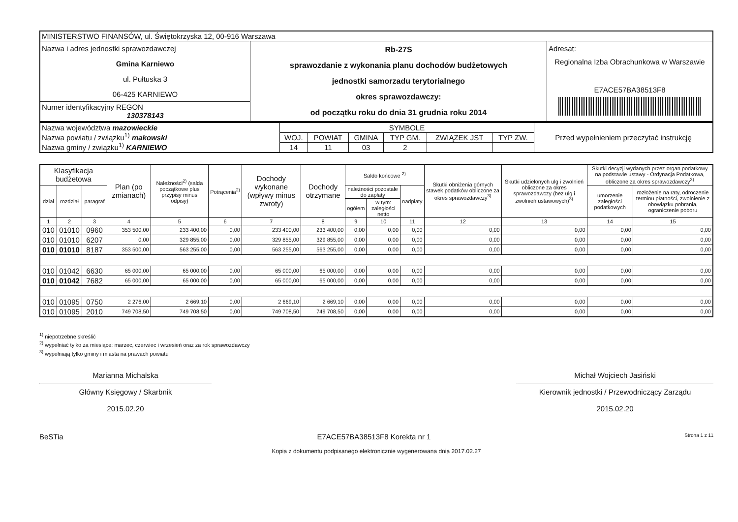| MINISTERSTWO FINANSÓW, ul. Świętokrzyska 12, 00-916 Warszawa | | |
| Nazwa i adres jednostki sprawozdawczej Gmina Karniewo ul. Pułtuska 3 06-425 KARNIEWO | Rb-27S sprawozdanie z wykonania planu dochodów budżetowych jednostki samorzadu terytorialnego okres sprawozdawczy: od początku roku do dnia 31 grudnia roku 2014 | Adresat: Regionalna Izba Obrachunkowa w Warszawie E7ACE57BA38513F8 |
| Numer identyfikacyjny REGON 130378143 | | |
| Nazwa województwa mazowieckie Nazwa powiatu / związku<sup>1)</sup> makowski Nazwa gminy / związku<sup>1)</sup> KARNIEWO | SYMBOLE | | | | | | Przed wypełnieniem przeczytać instrukcję |
| | WOJ. | POWIAT | GMINA | TYP GM. | ZWIĄZEK JST | TYP ZW. | |
| | 14 | 11 | 03 | 2 | | | |
| Klasyfikacja budżetowa | | | Plan (po zmianach) | Należności<sup>2)</sup> (salda początkowe plus przypisy minus odpisy) | Potrącenia<sup>2)</sup> | Dochody wykonane (wpływy minus zwroty) | Dochody otrzymane | Saldo końcowe <sup>2)</sup> | | | Skutki obniżenia górnych stawek podatków obliczone za okres sprawozdawczy<sup>3)</sup> | Skutki udzielonych ulg i zwolnień obliczone za okres sprawozdawczy (bez ulg i zwolnień ustawowych)<sup>3)</sup> | Skutki decyzji wydanych przez organ podatkowy na podstawie ustawy - Ordynacja Podatkowa, obliczone za okres sprawozdawczy<sup>3)</sup> | |
| --- | --- | --- | --- | --- | --- | --- | --- | --- | --- | --- | --- | --- | --- | --- |
| dział | rozdział | paragraf | | | | | | należności pozostałe do zapłaty | | nadpłaty | | | umorzenie zaległości podatkowych | rozłożenie na raty, odroczenie terminu płatności, zwolnienie z obowiązku pobrania, ograniczenie poboru |
| | | | | | | | | ogółem | w tym: zaległości netto | | | | | |
| 1 | 2 | 3 | 4 | 5 | 6 | 7 | 8 | 9 | 10 | 11 | 12 | 13 | 14 | 15 |
| 010 | 01010 | 0960 | 353 500,00 | 233 400,00 | 0,00 | 233 400,00 | 233 400,00 | 0,00 | 0,00 | 0,00 | 0,00 | 0,00 | 0,00 | 0,00 |
| 010 | 01010 | 6207 | 0,00 | 329 855,00 | 0,00 | 329 855,00 | 329 855,00 | 0,00 | 0,00 | 0,00 | 0,00 | 0,00 | 0,00 | 0,00 |
| 010 | 01010 | 8187 | 353 500,00 | 563 255,00 | 0,00 | 563 255,00 | 563 255,00 | 0,00 | 0,00 | 0,00 | 0,00 | 0,00 | 0,00 | 0,00 |
| 010 | 01042 | 6630 | 65 000,00 | 65 000,00 | 0,00 | 65 000,00 | 65 000,00 | 0,00 | 0,00 | 0,00 | 0,00 | 0,00 | 0,00 | 0,00 |
| 010 | 01042 | 7682 | 65 000,00 | 65 000,00 | 0,00 | 65 000,00 | 65 000,00 | 0,00 | 0,00 | 0,00 | 0,00 | 0,00 | 0,00 | 0,00 |
| 010 | 01095 | 0750 | 2 276,00 | 2 669,10 | 0,00 | 2 669,10 | 2 669,10 | 0,00 | 0,00 | 0,00 | 0,00 | 0,00 | 0,00 | 0,00 |
| 010 | 01095 | 2010 | 749 708,50 | 749 708,50 | 0,00 | 749 708,50 | 749 708,50 | 0,00 | 0,00 | 0,00 | 0,00 | 0,00 | 0,00 | 0,00 |
<sup>1)</sup> niepotrzebne skreślić
<sup>2)</sup> wypełniać tylko za miesiące: marzec, czerwiec i wrzesień oraz za rok sprawozdawczy
<sup>3)</sup> wypełniają tylko gminy i miasta na prawach powiatu
Marianna Michalska
Główny Księgowy / Skarbnik
2015.02.20
Michał Wojciech Jasiński
Kierownik jednostki / Przewodniczący Zarządu
2015.02.20
BeSTia E7ACE57BA38513F8 Korekta nr 1 Strona 1 z 11
Kopia z dokumentu podpisanego elektronicznie wygenerowana dnia 2017.02.27